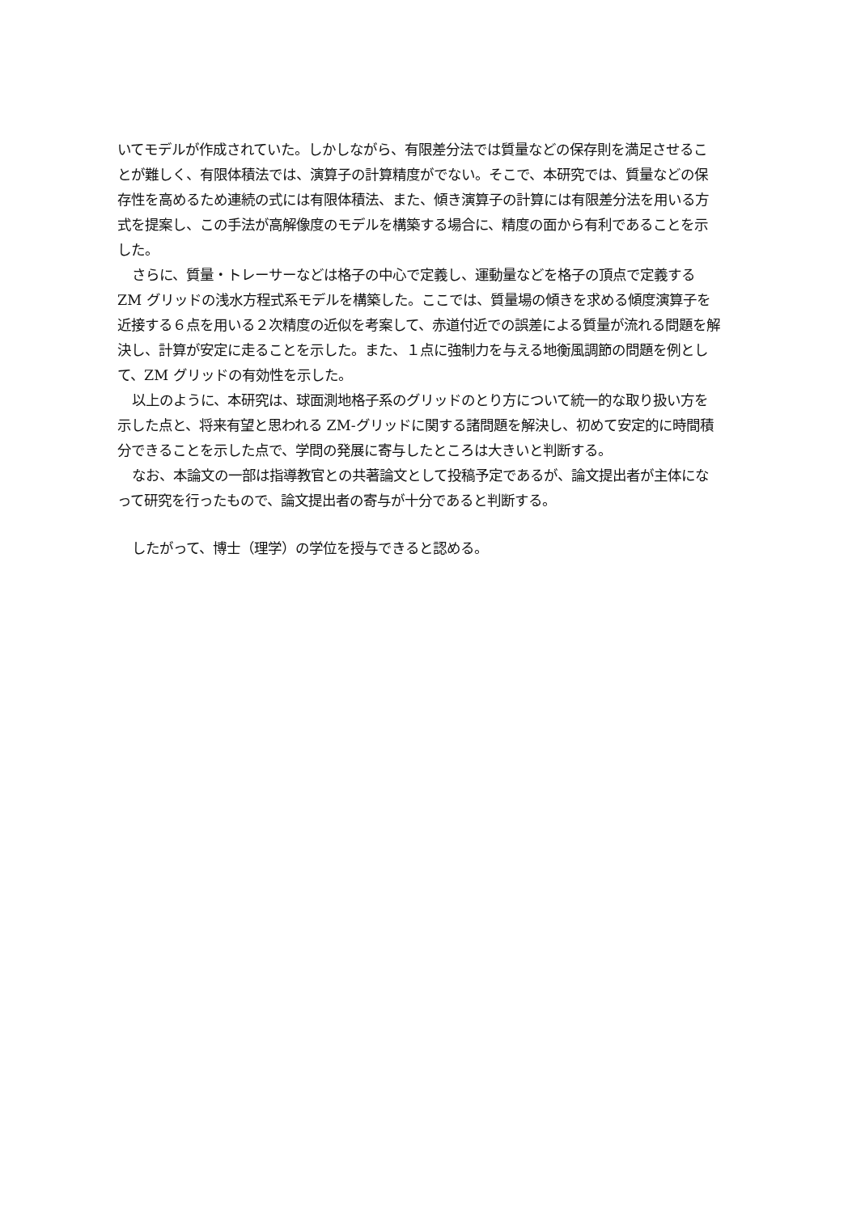いてモデルが作成されていた。しかしながら、有限差分法では質量などの保存則を満足させることが難しく、有限体積法では、演算子の計算精度がでない。そこで、本研究では、質量などの保存性を高めるため連続の式には有限体積法、また、傾き演算子の計算には有限差分法を用いる方式を提案し、この手法が高解像度のモデルを構築する場合に、精度の面から有利であることを示した。
さらに、質量・トレーサーなどは格子の中心で定義し、運動量などを格子の頂点で定義する ZM グリッドの浅水方程式系モデルを構築した。ここでは、質量場の傾きを求める傾度演算子を近接する６点を用いる２次精度の近似を考案して、赤道付近での誤差による質量が流れる問題を解決し、計算が安定に走ることを示した。また、１点に強制力を与える地衡風調節の問題を例として、ZM グリッドの有効性を示した。
以上のように、本研究は、球面測地格子系のグリッドのとり方について統一的な取り扱い方を示した点と、将来有望と思われる ZM-グリッドに関する諸問題を解決し、初めて安定的に時間積分できることを示した点で、学問の発展に寄与したところは大きいと判断する。
なお、本論文の一部は指導教官との共著論文として投稿予定であるが、論文提出者が主体になって研究を行ったもので、論文提出者の寄与が十分であると判断する。
したがって、博士（理学）の学位を授与できると認める。